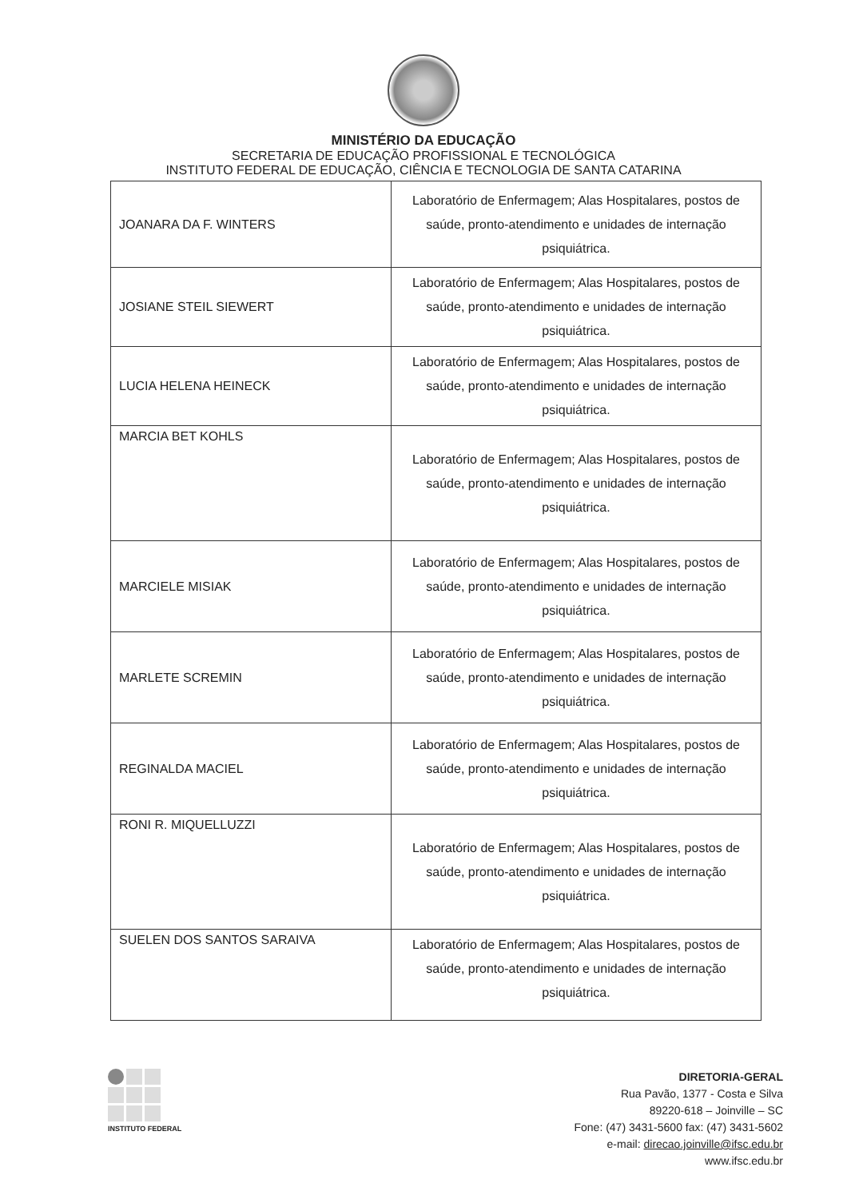MINISTÉRIO DA EDUCAÇÃO
SECRETARIA DE EDUCAÇÃO PROFISSIONAL E TECNOLÓGICA
INSTITUTO FEDERAL DE EDUCAÇÃO, CIÊNCIA E TECNOLOGIA DE SANTA CATARINA
| JOANARA DA F. WINTERS | Laboratório de Enfermagem; Alas Hospitalares, postos de saúde, pronto-atendimento e unidades de internação psiquiátrica. |
| JOSIANE STEIL SIEWERT | Laboratório de Enfermagem; Alas Hospitalares, postos de saúde, pronto-atendimento e unidades de internação psiquiátrica. |
| LUCIA HELENA HEINECK | Laboratório de Enfermagem; Alas Hospitalares, postos de saúde, pronto-atendimento e unidades de internação psiquiátrica. |
| MARCIA BET KOHLS | Laboratório de Enfermagem; Alas Hospitalares, postos de saúde, pronto-atendimento e unidades de internação psiquiátrica. |
| MARCIELE MISIAK | Laboratório de Enfermagem; Alas Hospitalares, postos de saúde, pronto-atendimento e unidades de internação psiquiátrica. |
| MARLETE SCREMIN | Laboratório de Enfermagem; Alas Hospitalares, postos de saúde, pronto-atendimento e unidades de internação psiquiátrica. |
| REGINALDA MACIEL | Laboratório de Enfermagem; Alas Hospitalares, postos de saúde, pronto-atendimento e unidades de internação psiquiátrica. |
| RONI R. MIQUELLUZZI | Laboratório de Enfermagem; Alas Hospitalares, postos de saúde, pronto-atendimento e unidades de internação psiquiátrica. |
| SUELEN DOS SANTOS SARAIVA | Laboratório de Enfermagem; Alas Hospitalares, postos de saúde, pronto-atendimento e unidades de internação psiquiátrica. |
INSTITUTO FEDERAL
DIRETORIA-GERAL
Rua Pavão, 1377 - Costa e Silva
89220-618 – Joinville – SC
Fone: (47) 3431-5600 fax: (47) 3431-5602
e-mail: direcao.joinville@ifsc.edu.br
www.ifsc.edu.br